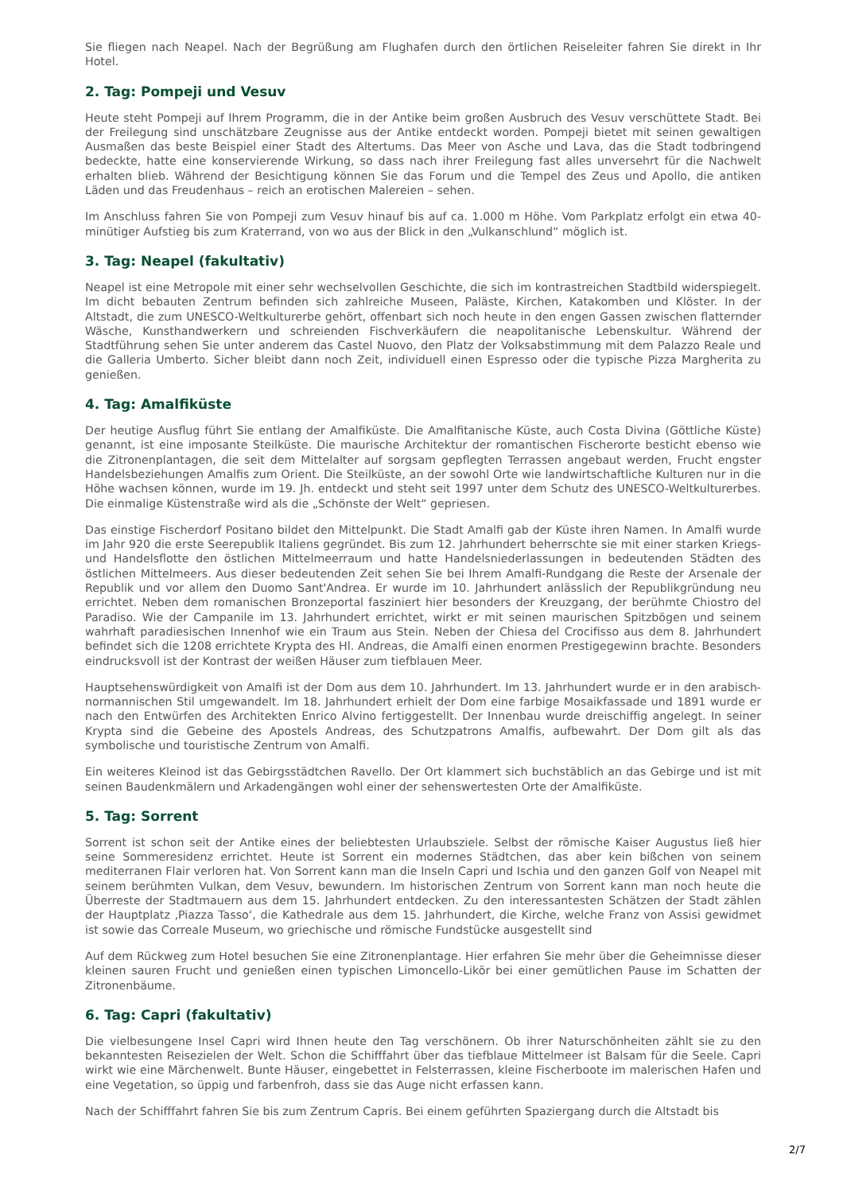Sie fliegen nach Neapel. Nach der Begrüßung am Flughafen durch den örtlichen Reiseleiter fahren Sie direkt in Ihr Hotel.
2. Tag: Pompeji und Vesuv
Heute steht Pompeji auf Ihrem Programm, die in der Antike beim großen Ausbruch des Vesuv verschüttete Stadt. Bei der Freilegung sind unschätzbare Zeugnisse aus der Antike entdeckt worden. Pompeji bietet mit seinen gewaltigen Ausmaßen das beste Beispiel einer Stadt des Altertums. Das Meer von Asche und Lava, das die Stadt todbringend bedeckte, hatte eine konservierende Wirkung, so dass nach ihrer Freilegung fast alles unversehrt für die Nachwelt erhalten blieb. Während der Besichtigung können Sie das Forum und die Tempel des Zeus und Apollo, die antiken Läden und das Freudenhaus – reich an erotischen Malereien – sehen.
Im Anschluss fahren Sie von Pompeji zum Vesuv hinauf bis auf ca. 1.000 m Höhe. Vom Parkplatz erfolgt ein etwa 40-minütiger Aufstieg bis zum Kraterrand, von wo aus der Blick in den „Vulkanschlund“ möglich ist.
3. Tag: Neapel (fakultativ)
Neapel ist eine Metropole mit einer sehr wechselvollen Geschichte, die sich im kontrastreichen Stadtbild widerspiegelt. Im dicht bebauten Zentrum befinden sich zahlreiche Museen, Paläste, Kirchen, Katakomben und Klöster. In der Altstadt, die zum UNESCO-Weltkulturerbe gehört, offenbart sich noch heute in den engen Gassen zwischen flatternder Wäsche, Kunsthandwerkern und schreienden Fischverkäufern die neapolitanische Lebenskultur. Während der Stadtführung sehen Sie unter anderem das Castel Nuovo, den Platz der Volksabstimmung mit dem Palazzo Reale und die Galleria Umberto. Sicher bleibt dann noch Zeit, individuell einen Espresso oder die typische Pizza Margherita zu genießen.
4. Tag: Amalfiküste
Der heutige Ausflug führt Sie entlang der Amalfiküste. Die Amalfitanische Küste, auch Costa Divina (Göttliche Küste) genannt, ist eine imposante Steilküste. Die maurische Architektur der romantischen Fischerorte besticht ebenso wie die Zitronenplantagen, die seit dem Mittelalter auf sorgsam gepflegten Terrassen angebaut werden, Frucht engster Handelsbeziehungen Amalfis zum Orient. Die Steilküste, an der sowohl Orte wie landwirtschaftliche Kulturen nur in die Höhe wachsen können, wurde im 19. Jh. entdeckt und steht seit 1997 unter dem Schutz des UNESCO-Weltkulturerbes. Die einmalige Küstenstraße wird als die „Schönste der Welt“ gepriesen.
Das einstige Fischerdorf Positano bildet den Mittelpunkt. Die Stadt Amalfi gab der Küste ihren Namen. In Amalfi wurde im Jahr 920 die erste Seerepublik Italiens gegründet. Bis zum 12. Jahrhundert beherrschte sie mit einer starken Kriegs- und Handelsflotte den östlichen Mittelmeerraum und hatte Handelsniederlassungen in bedeutenden Städten des östlichen Mittelmeers. Aus dieser bedeutenden Zeit sehen Sie bei Ihrem Amalfi-Rundgang die Reste der Arsenale der Republik und vor allem den Duomo Sant'Andrea. Er wurde im 10. Jahrhundert anlässlich der Republikgründung neu errichtet. Neben dem romanischen Bronzeportal fasziniert hier besonders der Kreuzgang, der berühmte Chiostro del Paradiso. Wie der Campanile im 13. Jahrhundert errichtet, wirkt er mit seinen maurischen Spitzbögen und seinem wahrhaft paradiesischen Innenhof wie ein Traum aus Stein. Neben der Chiesa del Crocifisso aus dem 8. Jahrhundert befindet sich die 1208 errichtete Krypta des Hl. Andreas, die Amalfi einen enormen Prestigegewinn brachte. Besonders eindrucksvoll ist der Kontrast der weißen Häuser zum tiefblauen Meer.
Hauptsehenswürdigkeit von Amalfi ist der Dom aus dem 10. Jahrhundert. Im 13. Jahrhundert wurde er in den arabisch-normannischen Stil umgewandelt. Im 18. Jahrhundert erhielt der Dom eine farbige Mosaikfassade und 1891 wurde er nach den Entwürfen des Architekten Enrico Alvino fertiggestellt. Der Innenbau wurde dreischiffig angelegt. In seiner Krypta sind die Gebeine des Apostels Andreas, des Schutzpatrons Amalfis, aufbewahrt. Der Dom gilt als das symbolische und touristische Zentrum von Amalfi.
Ein weiteres Kleinod ist das Gebirgsstädtchen Ravello. Der Ort klammert sich buchstäblich an das Gebirge und ist mit seinen Baudenkmälern und Arkadengängen wohl einer der sehenswertesten Orte der Amalfiküste.
5. Tag: Sorrent
Sorrent ist schon seit der Antike eines der beliebtesten Urlaubsziele. Selbst der römische Kaiser Augustus ließ hier seine Sommeresidenz errichtet. Heute ist Sorrent ein modernes Städtchen, das aber kein bißchen von seinem mediterranen Flair verloren hat. Von Sorrent kann man die Inseln Capri und Ischia und den ganzen Golf von Neapel mit seinem berühmten Vulkan, dem Vesuv, bewundern. Im historischen Zentrum von Sorrent kann man noch heute die Überreste der Stadtmauern aus dem 15. Jahrhundert entdecken. Zu den interessantesten Schätzen der Stadt zählen der Hauptplatz ‚Piazza Tasso‘, die Kathedrale aus dem 15. Jahrhundert, die Kirche, welche Franz von Assisi gewidmet ist sowie das Correale Museum, wo griechische und römische Fundstücke ausgestellt sind
Auf dem Rückweg zum Hotel besuchen Sie eine Zitronenplantage. Hier erfahren Sie mehr über die Geheimnisse dieser kleinen sauren Frucht und genießen einen typischen Limoncello-Likör bei einer gemütlichen Pause im Schatten der Zitronenbäume.
6. Tag: Capri (fakultativ)
Die vielbesungene Insel Capri wird Ihnen heute den Tag verschönern. Ob ihrer Naturschönheiten zählt sie zu den bekanntesten Reisezielen der Welt. Schon die Schifffahrt über das tiefblaue Mittelmeer ist Balsam für die Seele. Capri wirkt wie eine Märchenwelt. Bunte Häuser, eingebettet in Felsterrassen, kleine Fischerboote im malerischen Hafen und eine Vegetation, so üppig und farbenfroh, dass sie das Auge nicht erfassen kann.
Nach der Schifffahrt fahren Sie bis zum Zentrum Capris. Bei einem geführten Spaziergang durch die Altstadt bis
2/7